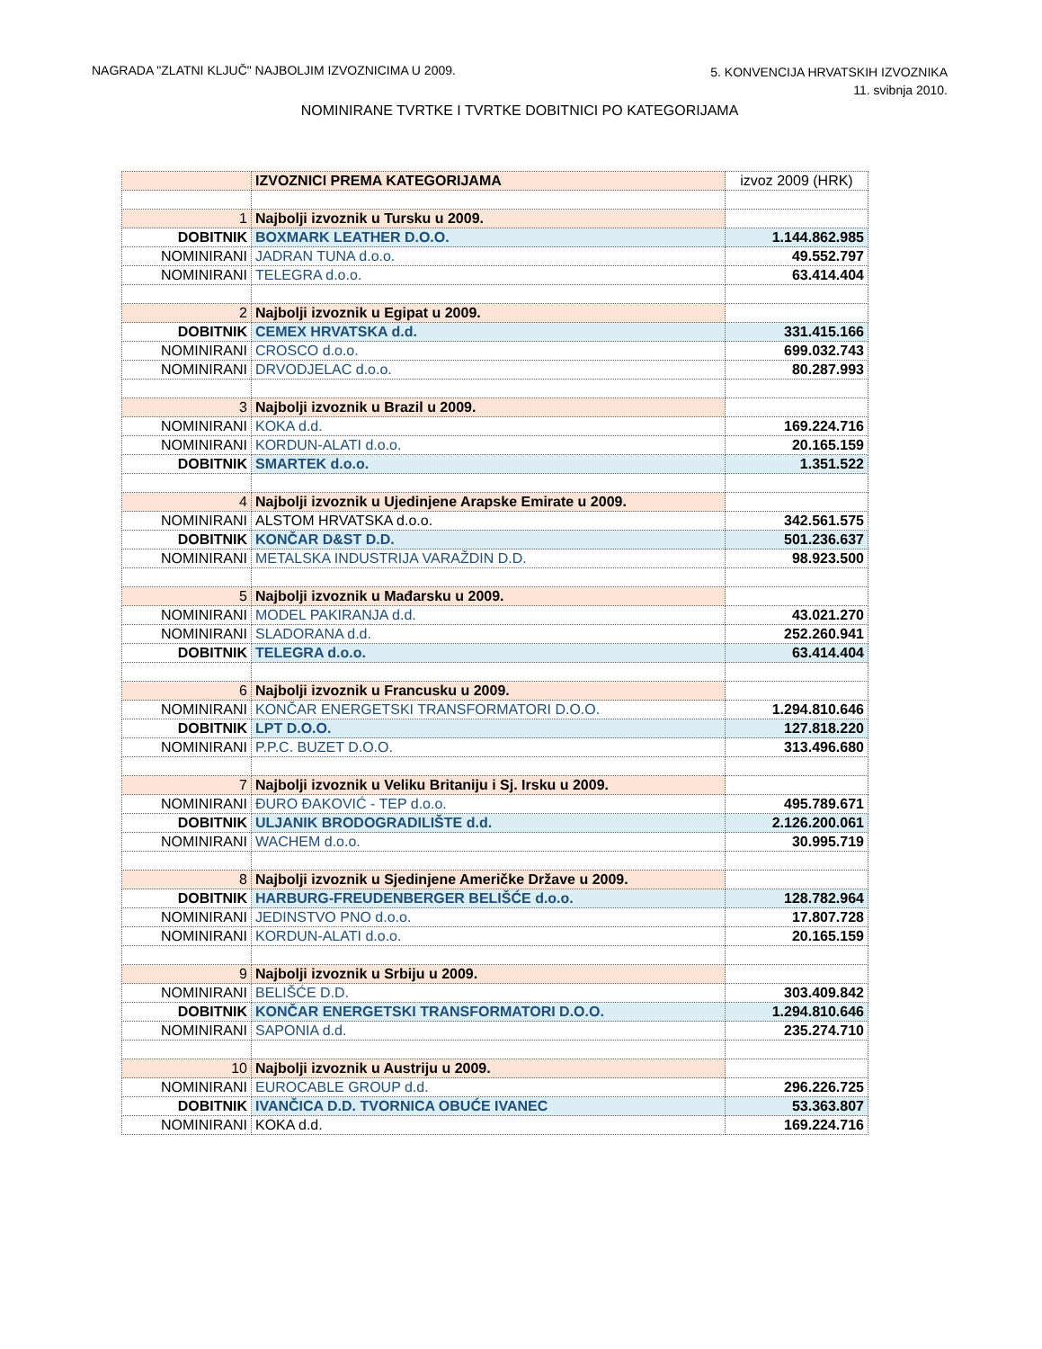NAGRADA "ZLATNI KLJUČ" NAJBOLJIM IZVOZNICIMA U 2009.
5. KONVENCIJA HRVATSKIH IZVOZNIKA
11. svibnja 2010.
NOMINIRANE TVRTKE I TVRTKE DOBITNICI PO KATEGORIJAMA
| | IZVOZNICI PREMA KATEGORIJAMA | izvoz 2009 (HRK) |
| 1 | Najbolji izvoznik u Tursku u 2009. | |
| DOBITNIK | BOXMARK LEATHER D.O.O. | 1.144.862.985 |
| NOMINIRANI | JADRAN TUNA d.o.o. | 49.552.797 |
| NOMINIRANI | TELEGRA d.o.o. | 63.414.404 |
| 2 | Najbolji izvoznik u Egipat u 2009. | |
| DOBITNIK | CEMEX HRVATSKA d.d. | 331.415.166 |
| NOMINIRANI | CROSCO d.o.o. | 699.032.743 |
| NOMINIRANI | DRVODJELAC d.o.o. | 80.287.993 |
| 3 | Najbolji izvoznik u Brazil u 2009. | |
| NOMINIRANI | KOKA d.d. | 169.224.716 |
| NOMINIRANI | KORDUN-ALATI d.o.o. | 20.165.159 |
| DOBITNIK | SMARTEK d.o.o. | 1.351.522 |
| 4 | Najbolji izvoznik u Ujedinjene Arapske Emirate u 2009. | |
| NOMINIRANI | ALSTOM HRVATSKA d.o.o. | 342.561.575 |
| DOBITNIK | KONČAR D&ST D.D. | 501.236.637 |
| NOMINIRANI | METALSKA INDUSTRIJA VARAŽDIN D.D. | 98.923.500 |
| 5 | Najbolji izvoznik u Mađarsku u 2009. | |
| NOMINIRANI | MODEL PAKIRANJA d.d. | 43.021.270 |
| NOMINIRANI | SLADORANA d.d. | 252.260.941 |
| DOBITNIK | TELEGRA d.o.o. | 63.414.404 |
| 6 | Najbolji izvoznik u Francusku u 2009. | |
| NOMINIRANI | KONČAR ENERGETSKI TRANSFORMATORI D.O.O. | 1.294.810.646 |
| DOBITNIK | LPT D.O.O. | 127.818.220 |
| NOMINIRANI | P.P.C. BUZET D.O.O. | 313.496.680 |
| 7 | Najbolji izvoznik u Veliku Britaniju i Sj. Irsku u 2009. | |
| NOMINIRANI | ĐURO ĐAKOVIĆ - TEP d.o.o. | 495.789.671 |
| DOBITNIK | ULJANIK BRODOGRADILIŠTE d.d. | 2.126.200.061 |
| NOMINIRANI | WACHEM d.o.o. | 30.995.719 |
| 8 | Najbolji izvoznik u Sjedinjene Američke Države u 2009. | |
| DOBITNIK | HARBURG-FREUDENBERGER BELIŠĆE d.o.o. | 128.782.964 |
| NOMINIRANI | JEDINSTVO PNO d.o.o. | 17.807.728 |
| NOMINIRANI | KORDUN-ALATI d.o.o. | 20.165.159 |
| 9 | Najbolji izvoznik u Srbiju u 2009. | |
| NOMINIRANI | BELIŠĆE D.D. | 303.409.842 |
| DOBITNIK | KONČAR ENERGETSKI TRANSFORMATORI D.O.O. | 1.294.810.646 |
| NOMINIRANI | SAPONIA d.d. | 235.274.710 |
| 10 | Najbolji izvoznik u Austriju u 2009. | |
| NOMINIRANI | EUROCABLE GROUP d.d. | 296.226.725 |
| DOBITNIK | IVANČICA D.D. TVORNICA OBUĆE IVANEC | 53.363.807 |
| NOMINIRANI | KOKA d.d. | 169.224.716 |